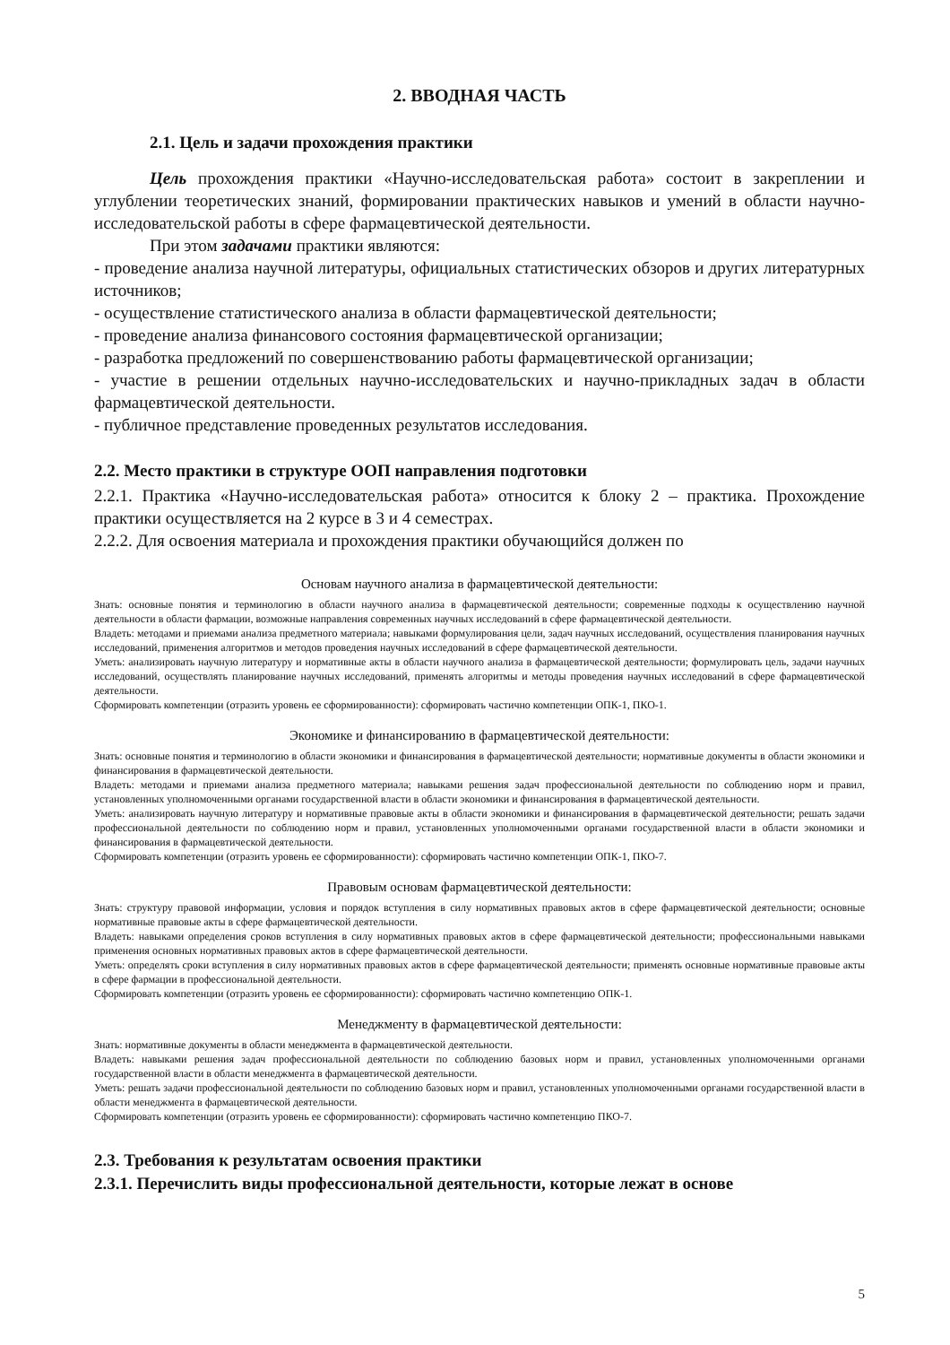2. ВВОДНАЯ ЧАСТЬ
2.1. Цель и задачи прохождения практики
Цель прохождения практики «Научно-исследовательская работа» состоит в закреплении и углублении теоретических знаний, формировании практических навыков и умений в области научно-исследовательской работы в сфере фармацевтической деятельности.
При этом задачами практики являются:
- проведение анализа научной литературы, официальных статистических обзоров и других литературных источников;
- осуществление статистического анализа в области фармацевтической деятельности;
- проведение анализа финансового состояния фармацевтической организации;
- разработка предложений по совершенствованию работы фармацевтической организации;
- участие в решении отдельных научно-исследовательских и научно-прикладных задач в области фармацевтической деятельности.
- публичное представление проведенных результатов исследования.
2.2. Место практики в структуре ООП направления подготовки
2.2.1. Практика «Научно-исследовательская работа» относится к блоку 2 – практика. Прохождение практики осуществляется на 2 курсе в 3 и 4 семестрах.
2.2.2. Для освоения материала и прохождения практики обучающийся должен по
Основам научного анализа в фармацевтической деятельности:
Знать: основные понятия и терминологию в области научного анализа в фармацевтической деятельности; современные подходы к осуществлению научной деятельности в области фармации, возможные направления современных научных исследований в сфере фармацевтической деятельности.
Владеть: методами и приемами анализа предметного материала; навыками формулирования цели, задач научных исследований, осуществления планирования научных исследований, применения алгоритмов и методов проведения научных исследований в сфере фармацевтической деятельности.
Уметь: анализировать научную литературу и нормативные акты в области научного анализа в фармацевтической деятельности; формулировать цель, задачи научных исследований, осуществлять планирование научных исследований, применять алгоритмы и методы проведения научных исследований в сфере фармацевтической деятельности.
Сформировать компетенции (отразить уровень ее сформированности): сформировать частично компетенции ОПК-1, ПКО-1.
Экономике и финансированию в фармацевтической деятельности:
Знать: основные понятия и терминологию в области экономики и финансирования в фармацевтической деятельности; нормативные документы в области экономики и финансирования в фармацевтической деятельности.
Владеть: методами и приемами анализа предметного материала; навыками решения задач профессиональной деятельности по соблюдению норм и правил, установленных уполномоченными органами государственной власти в области экономики и финансирования в фармацевтической деятельности.
Уметь: анализировать научную литературу и нормативные правовые акты в области экономики и финансирования в фармацевтической деятельности; решать задачи профессиональной деятельности по соблюдению норм и правил, установленных уполномоченными органами государственной власти в области экономики и финансирования в фармацевтической деятельности.
Сформировать компетенции (отразить уровень ее сформированности): сформировать частично компетенции ОПК-1, ПКО-7.
Правовым основам фармацевтической деятельности:
Знать: структуру правовой информации, условия и порядок вступления в силу нормативных правовых актов в сфере фармацевтической деятельности; основные нормативные правовые акты в сфере фармацевтической деятельности.
Владеть: навыками определения сроков вступления в силу нормативных правовых актов в сфере фармацевтической деятельности; профессиональными навыками применения основных нормативных правовых актов в сфере фармацевтической деятельности.
Уметь: определять сроки вступления в силу нормативных правовых актов в сфере фармацевтической деятельности; применять основные нормативные правовые акты в сфере фармации в профессиональной деятельности.
Сформировать компетенции (отразить уровень ее сформированности): сформировать частично компетенцию ОПК-1.
Менеджменту в фармацевтической деятельности:
Знать: нормативные документы в области менеджмента в фармацевтической деятельности.
Владеть: навыками решения задач профессиональной деятельности по соблюдению базовых норм и правил, установленных уполномоченными органами государственной власти в области менеджмента в фармацевтической деятельности.
Уметь: решать задачи профессиональной деятельности по соблюдению базовых норм и правил, установленных уполномоченными органами государственной власти в области менеджмента в фармацевтической деятельности.
Сформировать компетенции (отразить уровень ее сформированности): сформировать частично компетенцию ПКО-7.
2.3. Требования к результатам освоения практики
2.3.1. Перечислить виды профессиональной деятельности, которые лежат в основе
5